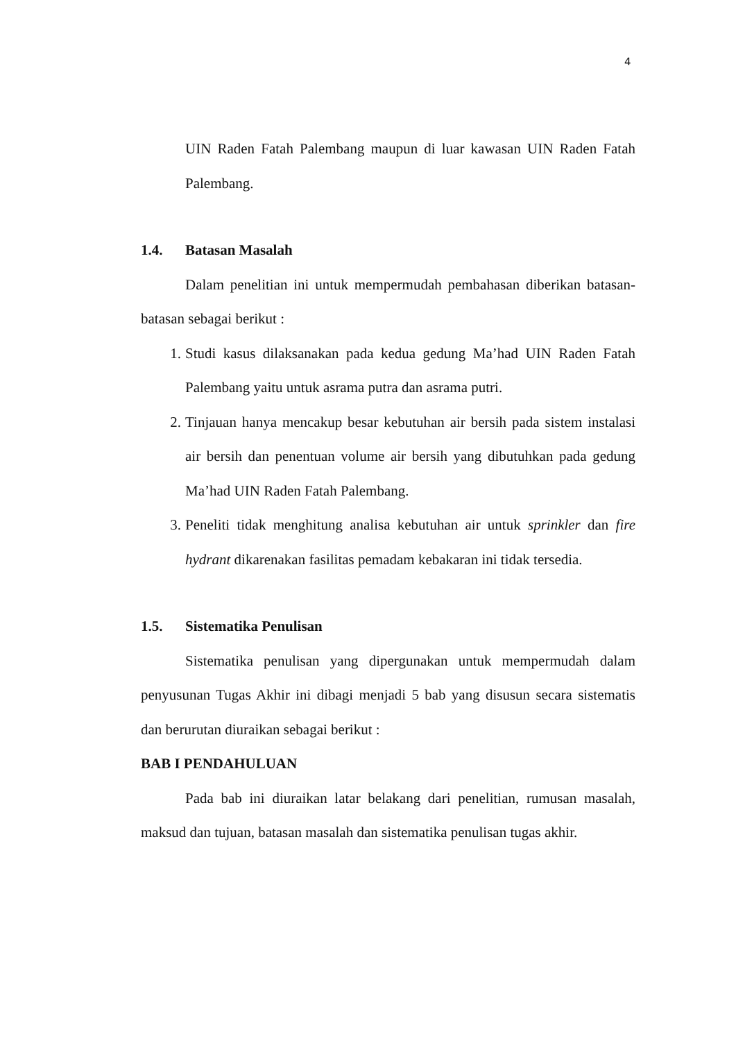4
UIN Raden Fatah Palembang maupun di luar kawasan UIN Raden Fatah Palembang.
1.4. Batasan Masalah
Dalam penelitian ini untuk mempermudah pembahasan diberikan batasan-batasan sebagai berikut :
1. Studi kasus dilaksanakan pada kedua gedung Ma’had UIN Raden Fatah Palembang yaitu untuk asrama putra dan asrama putri.
2. Tinjauan hanya mencakup besar kebutuhan air bersih pada sistem instalasi air bersih dan penentuan volume air bersih yang dibutuhkan pada gedung Ma’had UIN Raden Fatah Palembang.
3. Peneliti tidak menghitung analisa kebutuhan air untuk sprinkler dan fire hydrant dikarenakan fasilitas pemadam kebakaran ini tidak tersedia.
1.5. Sistematika Penulisan
Sistematika penulisan yang dipergunakan untuk mempermudah dalam penyusunan Tugas Akhir ini dibagi menjadi 5 bab yang disusun secara sistematis dan berurutan diuraikan sebagai berikut :
BAB I PENDAHULUAN
Pada bab ini diuraikan latar belakang dari penelitian, rumusan masalah, maksud dan tujuan, batasan masalah dan sistematika penulisan tugas akhir.